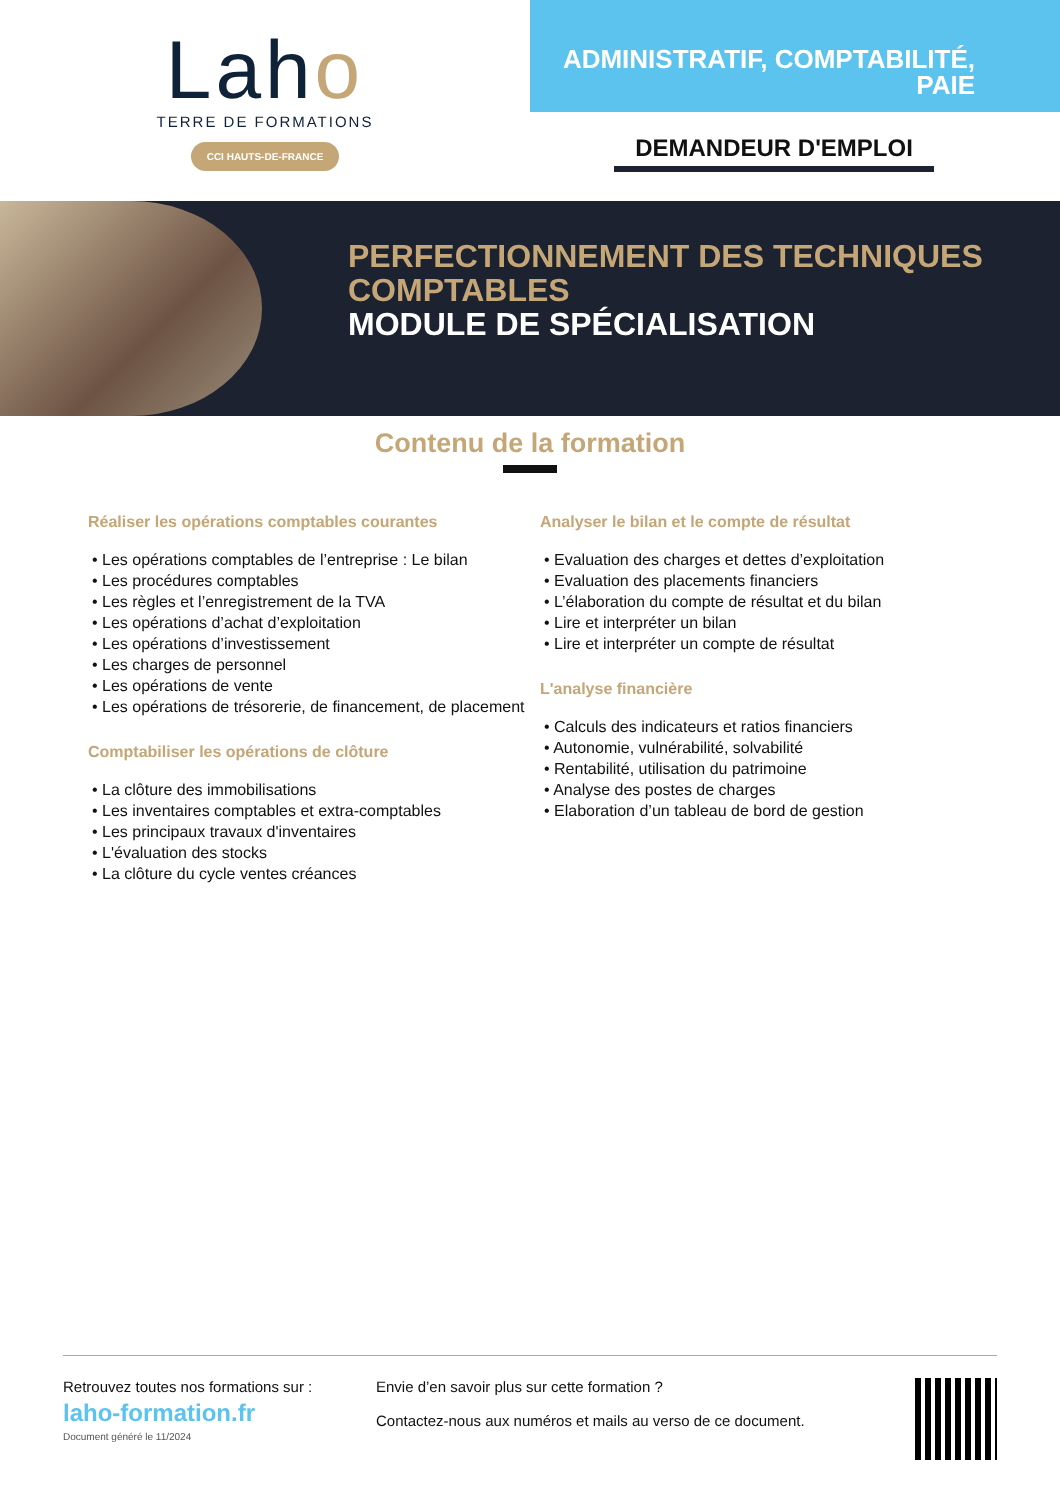Laho
TERRE DE FORMATIONS
CCI HAUTS-DE-FRANCE
ADMINISTRATIF, COMPTABILITÉ,
PAIE
DEMANDEUR D'EMPLOI
PERFECTIONNEMENT DES TECHNIQUES
COMPTABLES
MODULE DE SPÉCIALISATION
Contenu de la formation
Réaliser les opérations comptables courantes
• Les opérations comptables de l’entreprise : Le bilan
• Les procédures comptables
• Les règles et l’enregistrement de la TVA
• Les opérations d’achat d’exploitation
• Les opérations d’investissement
• Les charges de personnel
• Les opérations de vente
• Les opérations de trésorerie, de financement, de placement
Comptabiliser les opérations de clôture
• La clôture des immobilisations
• Les inventaires comptables et extra-comptables
• Les principaux travaux d'inventaires
• L'évaluation des stocks
• La clôture du cycle ventes créances
Analyser le bilan et le compte de résultat
• Evaluation des charges et dettes d’exploitation
• Evaluation des placements financiers
• L’élaboration du compte de résultat et du bilan
• Lire et interpréter un bilan
• Lire et interpréter un compte de résultat
L'analyse financière
• Calculs des indicateurs et ratios financiers
• Autonomie, vulnérabilité, solvabilité
• Rentabilité, utilisation du patrimoine
• Analyse des postes de charges
• Elaboration d’un tableau de bord de gestion
Retrouvez toutes nos formations sur :
laho-formation.fr
Document généré le 11/2024
Envie d’en savoir plus sur cette formation ?
Contactez-nous aux numéros et mails au verso de ce document.